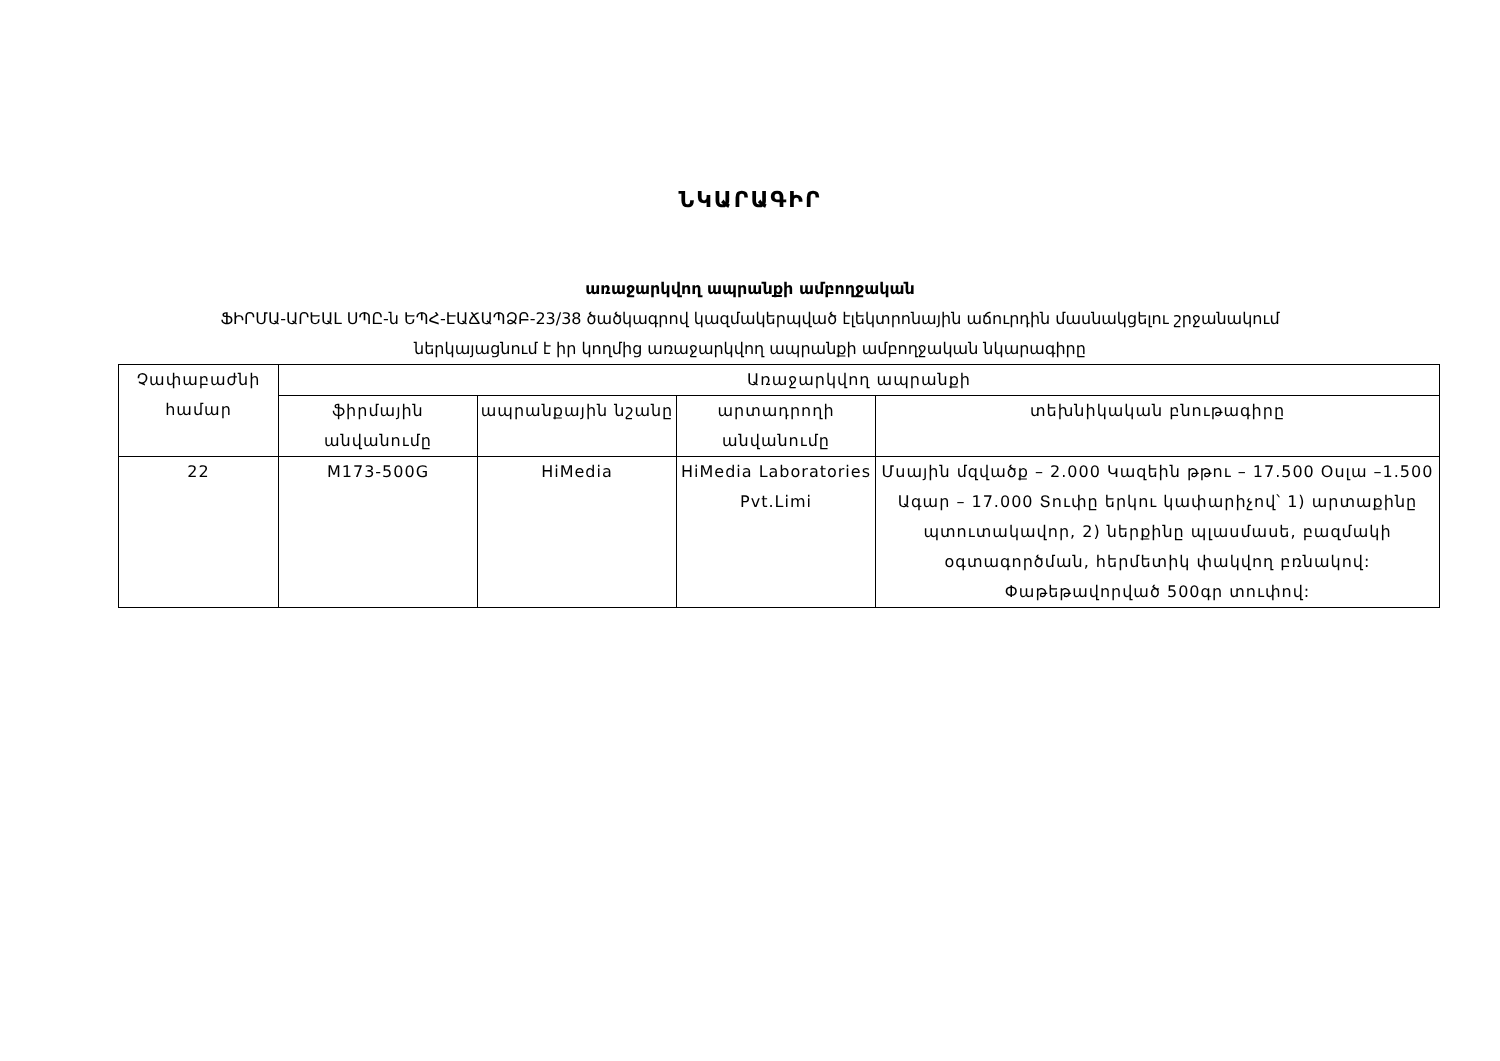ՆԿԱՐԱԳԻՐ
առաջարկվող ապրանքի ամբողջական
ՖԻՐՄԱ-ԱՐԵԱԼ ՍՊԸ-ն ԵՊՀ-ԷԱՃԱՊՁԲ-23/38 ծածկագրով կազմակերպված էլեկտրոնային աճուրդին մասնակցելու շրջանակում
ներկայացնում է իր կողմից առաջարկվող ապրանքի ամբողջական նկարագիրը
| Չափաբաժնի համար | Առաջարկվող ապրանքի | | | |
| --- | --- | --- | --- | --- |
| | ֆիրմային անվանումը | ապրանքային նշանը | արտադրողի անվանումը | տեխնիկական բնութագիրը |
| 22 | M173-500G | HiMedia | HiMedia Laboratories Pvt.Limi | Մսային մզվածք – 2.000 Կազեին թթու – 17.500 Օսլա –1.500 Ագար – 17.000 Տուփը երկու կափարիչով՝ 1) արտաքինը պտուտակավոր, 2) ներքինը պլասմասե, բազմակի օգտագործման, հերմետիկ փակվող բռնակով: Փաթեթավորված 500գր տուփով: |